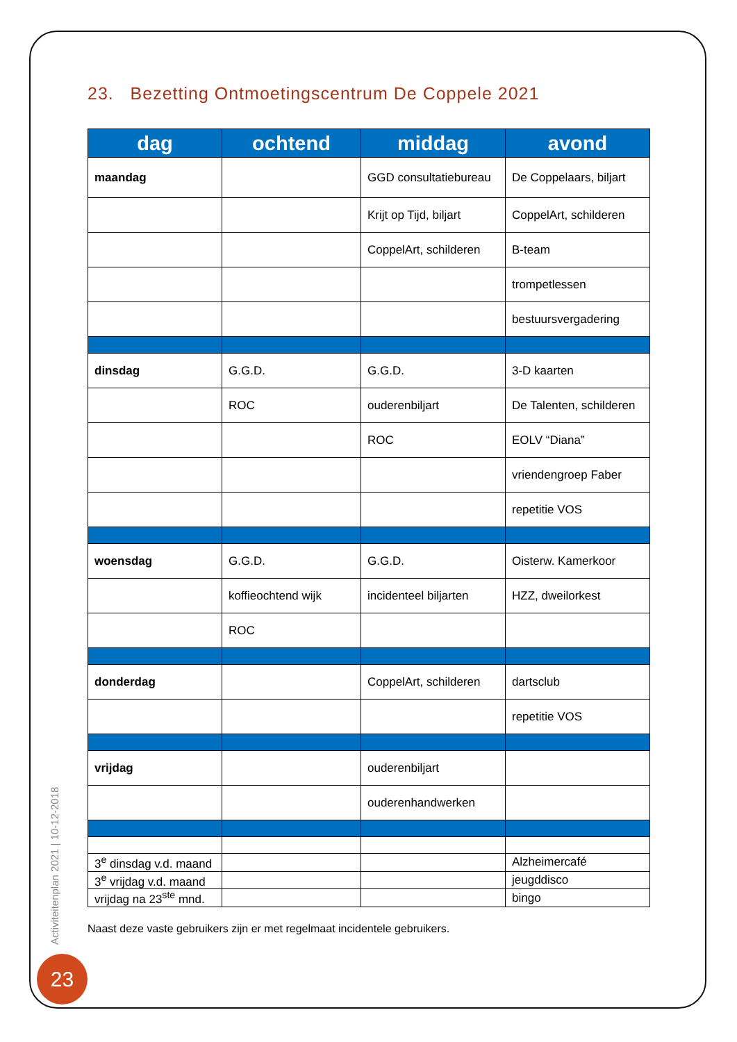23. Bezetting Ontmoetingscentrum De Coppele 2021
| dag | ochtend | middag | avond |
| --- | --- | --- | --- |
| maandag | | GGD consultatiebureau | De Coppelaars, biljart |
| | | Krijt op Tijd, biljart | CoppelArt, schilderen |
| | | CoppelArt, schilderen | B-team |
| | | | trompetlessen |
| | | | bestuursvergadering |
| dinsdag | G.G.D. | G.G.D. | 3-D kaarten |
| | ROC | ouderenbiljart | De Talenten, schilderen |
| | | ROC | EOLV “Diana” |
| | | | vriendengroep Faber |
| | | | repetitie VOS |
| woensdag | G.G.D. | G.G.D. | Oisterw. Kamerkoor |
| | koffieochtend wijk | incidenteel biljarten | HZZ, dweilorkest |
| | ROC | | |
| donderdag | | CoppelArt, schilderen | dartsclub |
| | | | repetitie VOS |
| vrijdag | | ouderenbiljart | |
| | | ouderenhandwerken | |
| 3<sup>e</sup> dinsdag v.d. maand | | | Alzheimercafé |
| 3<sup>e</sup> vrijdag v.d. maand | | | jeugddisco |
| vrijdag na 23<sup>ste</sup> mnd. | | | bingo |
Naast deze vaste gebruikers zijn er met regelmaat incidentele gebruikers.
Activiteitenplan 2021 | 10-12-2018
23